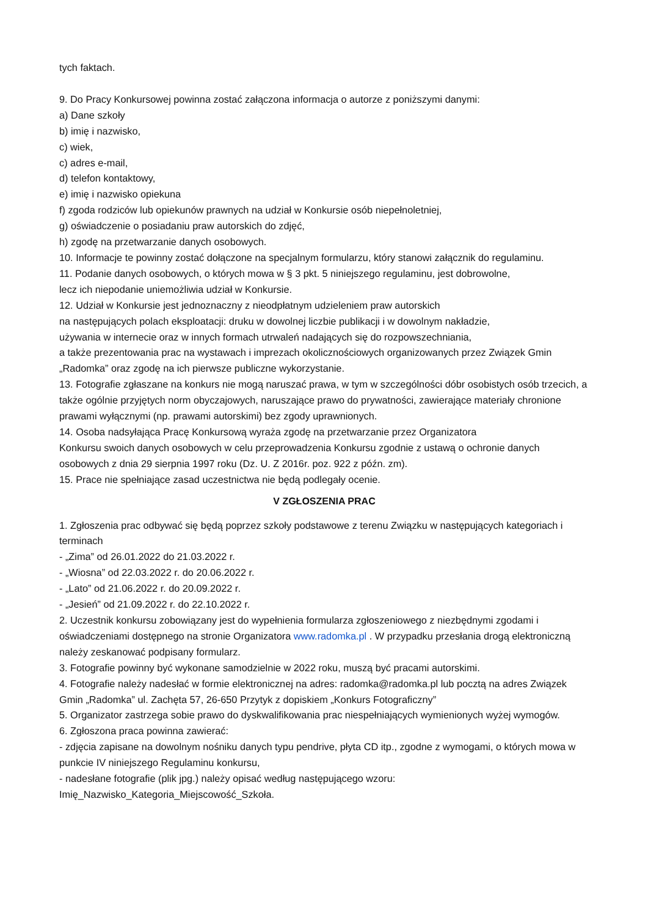tych faktach.
9. Do Pracy Konkursowej powinna zostać załączona informacja o autorze z poniższymi danymi:
a) Dane szkoły
b) imię i nazwisko,
c) wiek,
c) adres e-mail,
d) telefon kontaktowy,
e) imię i nazwisko opiekuna
f) zgoda rodziców lub opiekunów prawnych na udział w Konkursie osób niepełnoletniej,
g) oświadczenie o posiadaniu praw autorskich do zdjęć,
h) zgodę na przetwarzanie danych osobowych.
10. Informacje te powinny zostać dołączone na specjalnym formularzu, który stanowi załącznik do regulaminu.
11. Podanie danych osobowych, o których mowa w § 3 pkt. 5 niniejszego regulaminu, jest dobrowolne,
lecz ich niepodanie uniemożliwia udział w Konkursie.
12. Udział w Konkursie jest jednoznaczny z nieodpłatnym udzieleniem praw autorskich
na następujących polach eksploatacji: druku w dowolnej liczbie publikacji i w dowolnym nakładzie,
używania w internecie oraz w innych formach utrwaleń nadających się do rozpowszechniania,
a także prezentowania prac na wystawach i imprezach okolicznościowych organizowanych przez Związek Gmin „Radomka” oraz zgodę na ich pierwsze publiczne wykorzystanie.
13. Fotografie zgłaszane na konkurs nie mogą naruszać prawa, w tym w szczególności dóbr osobistych osób trzecich, a także ogólnie przyjętych norm obyczajowych, naruszające prawo do prywatności, zawierające materiały chronione prawami wyłącznymi (np. prawami autorskimi) bez zgody uprawnionych.
14. Osoba nadsyłająca Pracę Konkursową wyraża zgodę na przetwarzanie przez Organizatora
Konkursu swoich danych osobowych w celu przeprowadzenia Konkursu zgodnie z ustawą o ochronie danych osobowych z dnia 29 sierpnia 1997 roku (Dz. U. Z 2016r. poz. 922 z późn. zm).
15. Prace nie spełniające zasad uczestnictwa nie będą podlegały ocenie.
V ZGŁOSZENIA PRAC
1. Zgłoszenia prac odbywać się będą poprzez szkoły podstawowe z terenu Związku w następujących kategoriach i terminach
- „Zima” od 26.01.2022 do 21.03.2022 r.
- „Wiosna” od 22.03.2022 r. do 20.06.2022 r.
- „Lato” od 21.06.2022 r. do 20.09.2022 r.
- „Jesień” od 21.09.2022 r. do 22.10.2022 r.
2. Uczestnik konkursu zobowiązany jest do wypełnienia formularza zgłoszeniowego z niezbędnymi zgodami i oświadczeniami dostępnego na stronie Organizatora www.radomka.pl . W przypadku przesłania drogą elektroniczną należy zeskanować podpisany formularz.
3. Fotografie powinny być wykonane samodzielnie w 2022 roku, muszą być pracami autorskimi.
4. Fotografie należy nadesłać w formie elektronicznej na adres: radomka@radomka.pl lub pocztą na adres Związek Gmin „Radomka” ul. Zachęta 57, 26-650 Przytyk z dopiskiem „Konkurs Fotograficzny”
5. Organizator zastrzega sobie prawo do dyskwalifikowania prac niespełniających wymienionych wyżej wymogów.
6. Zgłoszona praca powinna zawierać:
- zdjęcia zapisane na dowolnym nośniku danych typu pendrive, płyta CD itp., zgodne z wymogami, o których mowa w punkcie IV niniejszego Regulaminu konkursu,
- nadesłane fotografie (plik jpg.) należy opisać według następującego wzoru:
Imię_Nazwisko_Kategoria_Miejscowość_Szkoła.